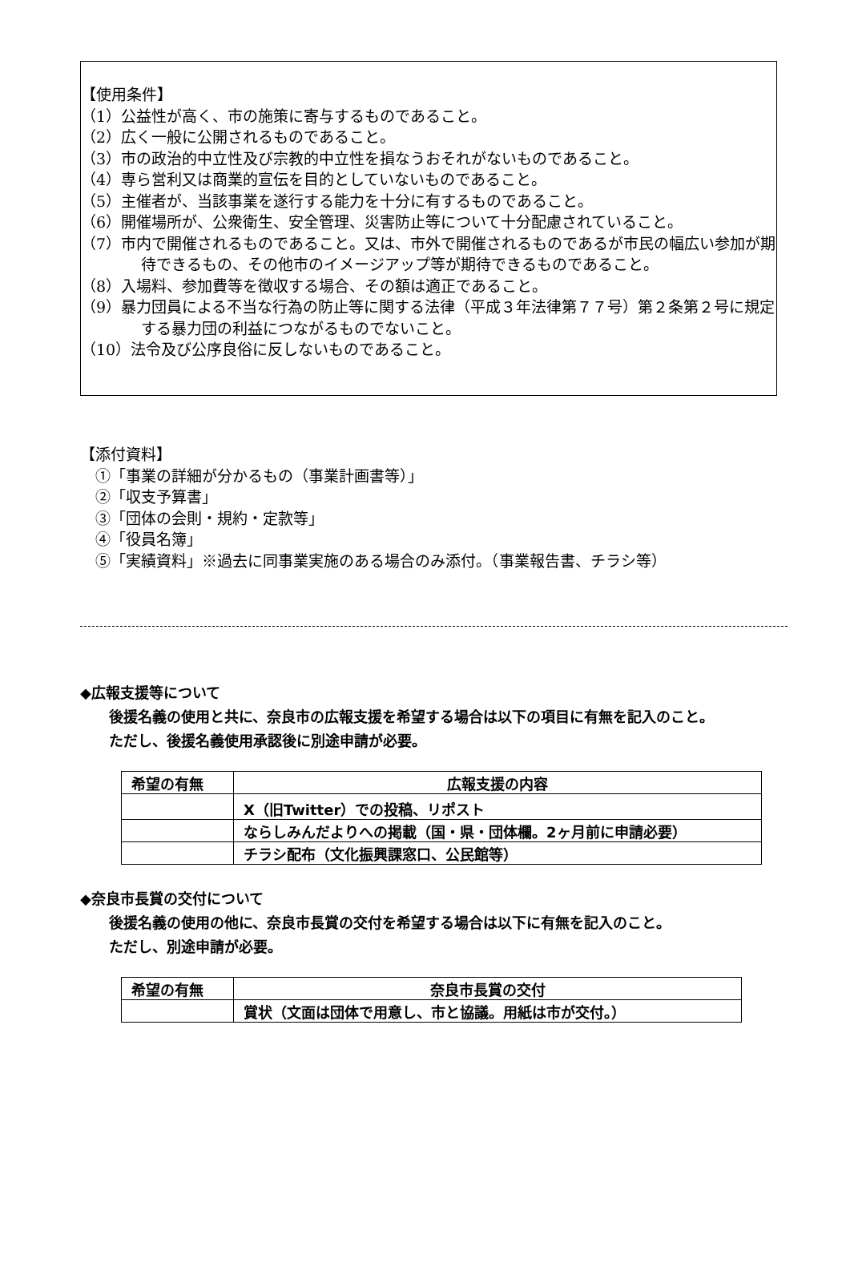【使用条件】
（1）公益性が高く、市の施策に寄与するものであること。
（2）広く一般に公開されるものであること。
（3）市の政治的中立性及び宗教的中立性を損なうおそれがないものであること。
（4）専ら営利又は商業的宣伝を目的としていないものであること。
（5）主催者が、当該事業を遂行する能力を十分に有するものであること。
（6）開催場所が、公衆衛生、安全管理、災害防止等について十分配慮されていること。
（7）市内で開催されるものであること。又は、市外で開催されるものであるが市民の幅広い参加が期待できるもの、その他市のイメージアップ等が期待できるものであること。
（8）入場料、参加費等を徴収する場合、その額は適正であること。
（9）暴力団員による不当な行為の防止等に関する法律（平成３年法律第７７号）第２条第２号に規定する暴力団の利益につながるものでないこと。
（10）法令及び公序良俗に反しないものであること。
【添付資料】
　①「事業の詳細が分かるもの（事業計画書等）」
　②「収支予算書」
　③「団体の会則・規約・定款等」
　④「役員名簿」
　⑤「実績資料」※過去に同事業実施のある場合のみ添付。（事業報告書、チラシ等）
◆広報支援等について
　　後援名義の使用と共に、奈良市の広報支援を希望する場合は以下の項目に有無を記入のこと。
　　ただし、後援名義使用承認後に別途申請が必要。
| 希望の有無 | 広報支援の内容 |
| --- | --- |
| | X（旧Twitter）での投稿、リポスト |
| | ならしみんだよりへの掲載（国・県・団体欄。2ヶ月前に申請必要） |
| | チラシ配布（文化振興課窓口、公民館等） |
◆奈良市長賞の交付について
　　後援名義の使用の他に、奈良市長賞の交付を希望する場合は以下に有無を記入のこと。
　　ただし、別途申請が必要。
| 希望の有無 | 奈良市長賞の交付 |
| --- | --- |
| | 賞状（文面は団体で用意し、市と協議。用紙は市が交付。） |